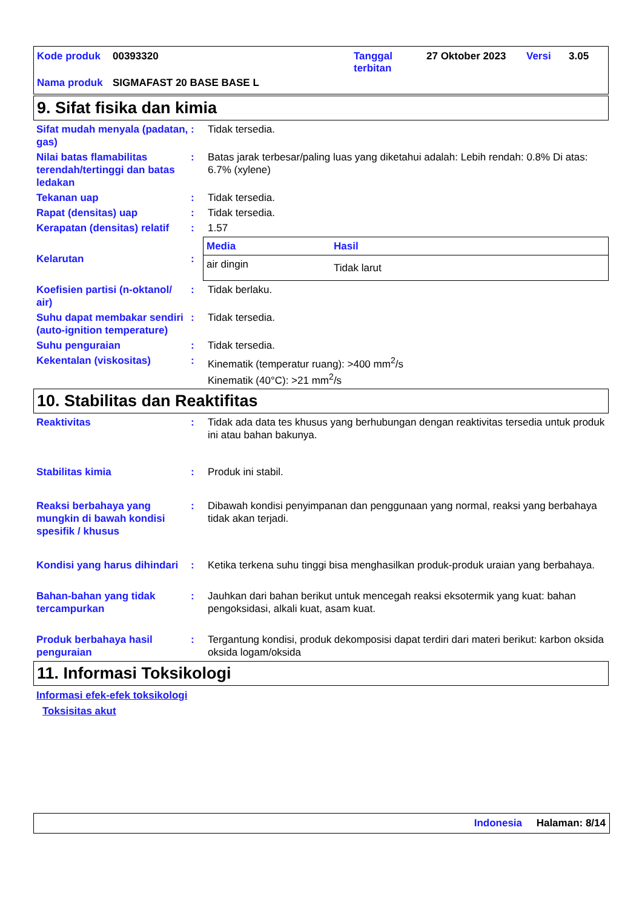| Kode produk | 00393320 | Tanggal terbitan | 27 Oktober 2023 | Versi | 3.05 |
| Nama produk | SIGMAFAST 20 BASE BASE L | | | | |
9. Sifat fisika dan kimia
Sifat mudah menyala (padatan, gas)
: Tidak tersedia.
Nilai batas flamabilitas terendah/tertinggi dan batas ledakan
: Batas jarak terbesar/paling luas yang diketahui adalah: Lebih rendah: 0.8% Di atas: 6.7% (xylene)
Tekanan uap : Tidak tersedia.
Rapat (densitas) uap : Tidak tersedia.
Kerapatan (densitas) relatif
: 1.57
Kelarutan :
| Media | Hasil |
| --- | --- |
| air dingin | Tidak larut |
Koefisien partisi (n-oktanol/ air)
: Tidak berlaku.
Suhu dapat membakar sendiri (auto-ignition temperature)
: Tidak tersedia.
Suhu penguraian : Tidak tersedia.
Kekentalan (viskositas) : Kinematik (temperatur ruang): >400 mm<sup>2</sup>/s
Kinematik (40°C): >21 mm<sup>2</sup>/s
10. Stabilitas dan Reaktifitas
Reaktivitas : Tidak ada data tes khusus yang berhubungan dengan reaktivitas tersedia untuk produk ini atau bahan bakunya.
Stabilitas kimia : Produk ini stabil.
Reaksi berbahaya yang mungkin di bawah kondisi spesifik / khusus
: Dibawah kondisi penyimpanan dan penggunaan yang normal, reaksi yang berbahaya tidak akan terjadi.
Kondisi yang harus dihindari
: Ketika terkena suhu tinggi bisa menghasilkan produk-produk uraian yang berbahaya.
Bahan-bahan yang tidak tercampurkan
: Jauhkan dari bahan berikut untuk mencegah reaksi eksotermik yang kuat: bahan pengoksidasi, alkali kuat, asam kuat.
Produk berbahaya hasil penguraian
: Tergantung kondisi, produk dekomposisi dapat terdiri dari materi berikut: karbon oksida oksida logam/oksida
11. Informasi Toksikologi
Informasi efek-efek toksikologi
Toksisitas akut
Indonesia Halaman: 8/14